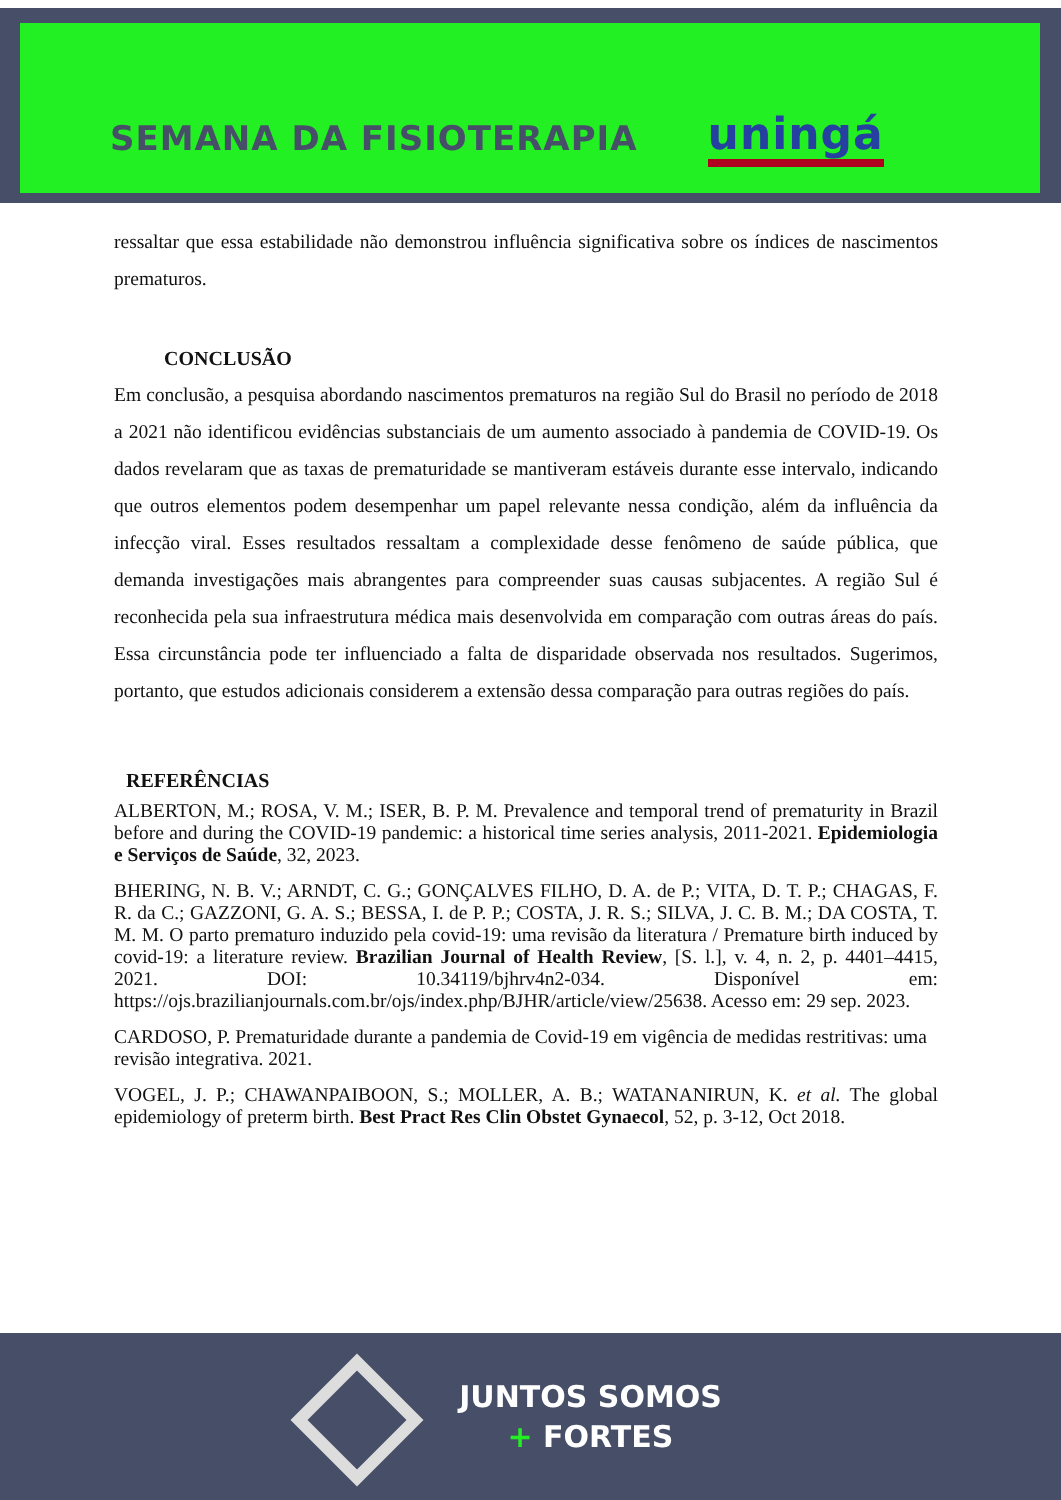SEMANA DA FISIOTERAPIA uningá
ressaltar que essa estabilidade não demonstrou influência significativa sobre os índices de nascimentos prematuros.
CONCLUSÃO
Em conclusão, a pesquisa abordando nascimentos prematuros na região Sul do Brasil no período de 2018 a 2021 não identificou evidências substanciais de um aumento associado à pandemia de COVID-19. Os dados revelaram que as taxas de prematuridade se mantiveram estáveis durante esse intervalo, indicando que outros elementos podem desempenhar um papel relevante nessa condição, além da influência da infecção viral. Esses resultados ressaltam a complexidade desse fenômeno de saúde pública, que demanda investigações mais abrangentes para compreender suas causas subjacentes. A região Sul é reconhecida pela sua infraestrutura médica mais desenvolvida em comparação com outras áreas do país. Essa circunstância pode ter influenciado a falta de disparidade observada nos resultados. Sugerimos, portanto, que estudos adicionais considerem a extensão dessa comparação para outras regiões do país.
REFERÊNCIAS
ALBERTON, M.; ROSA, V. M.; ISER, B. P. M. Prevalence and temporal trend of prematurity in Brazil before and during the COVID-19 pandemic: a historical time series analysis, 2011-2021. Epidemiologia e Serviços de Saúde, 32, 2023.
BHERING, N. B. V.; ARNDT, C. G.; GONÇALVES FILHO, D. A. de P.; VITA, D. T. P.; CHAGAS, F. R. da C.; GAZZONI, G. A. S.; BESSA, I. de P. P.; COSTA, J. R. S.; SILVA, J. C. B. M.; DA COSTA, T. M. M. O parto prematuro induzido pela covid-19: uma revisão da literatura / Premature birth induced by covid-19: a literature review. Brazilian Journal of Health Review, [S. l.], v. 4, n. 2, p. 4401–4415, 2021. DOI: 10.34119/bjhrv4n2-034. Disponível em: https://ojs.brazilianjournals.com.br/ojs/index.php/BJHR/article/view/25638. Acesso em: 29 sep. 2023.
CARDOSO, P. Prematuridade durante a pandemia de Covid-19 em vigência de medidas restritivas: uma revisão integrativa. 2021.
VOGEL, J. P.; CHAWANPAIBOON, S.; MOLLER, A. B.; WATANANIRUN, K. et al. The global epidemiology of preterm birth. Best Pract Res Clin Obstet Gynaecol, 52, p. 3-12, Oct 2018.
JUNTOS SOMOS
+ FORTES